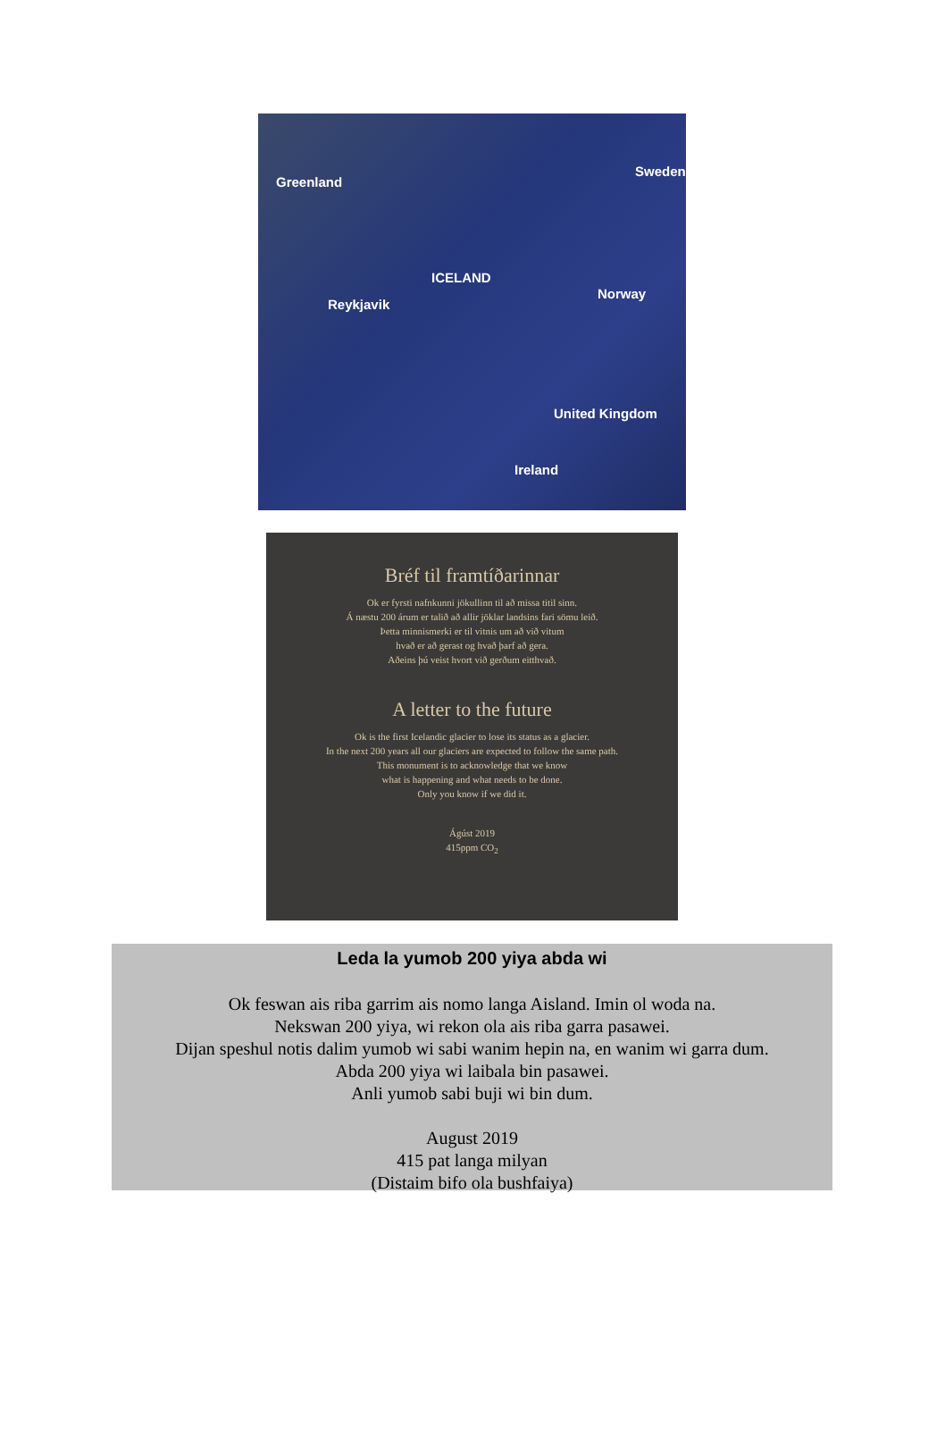Greenland
Sweden
ICELAND
Reykjavik
Norway
United Kingdom
Ireland
Bréf til framtíðarinnar
Ok er fyrsti nafnkunni jökullinn til að missa titil sinn.
Á næstu 200 árum er talið að allir jöklar landsins fari sömu leið.
Þetta minnismerki er til vitnis um að við vitum
hvað er að gerast og hvað þarf að gera.
Aðeins þú veist hvort við gerðum eitthvað.
A letter to the future
Ok is the first Icelandic glacier to lose its status as a glacier.
In the next 200 years all our glaciers are expected to follow the same path.
This monument is to acknowledge that we know
what is happening and what needs to be done.
Only you know if we did it.
Ágúst 2019
415ppm CO<sub>2</sub>
Leda la yumob 200 yiya abda wi
Ok feswan ais riba garrim ais nomo langa Aisland. Imin ol woda na.
Nekswan 200 yiya, wi rekon ola ais riba garra pasawei.
Dijan speshul notis dalim yumob wi sabi wanim hepin na, en wanim wi garra dum.
Abda 200 yiya wi laibala bin pasawei.
Anli yumob sabi buji wi bin dum.
August 2019
415 pat langa milyan
(Distaim bifo ola bushfaiya)